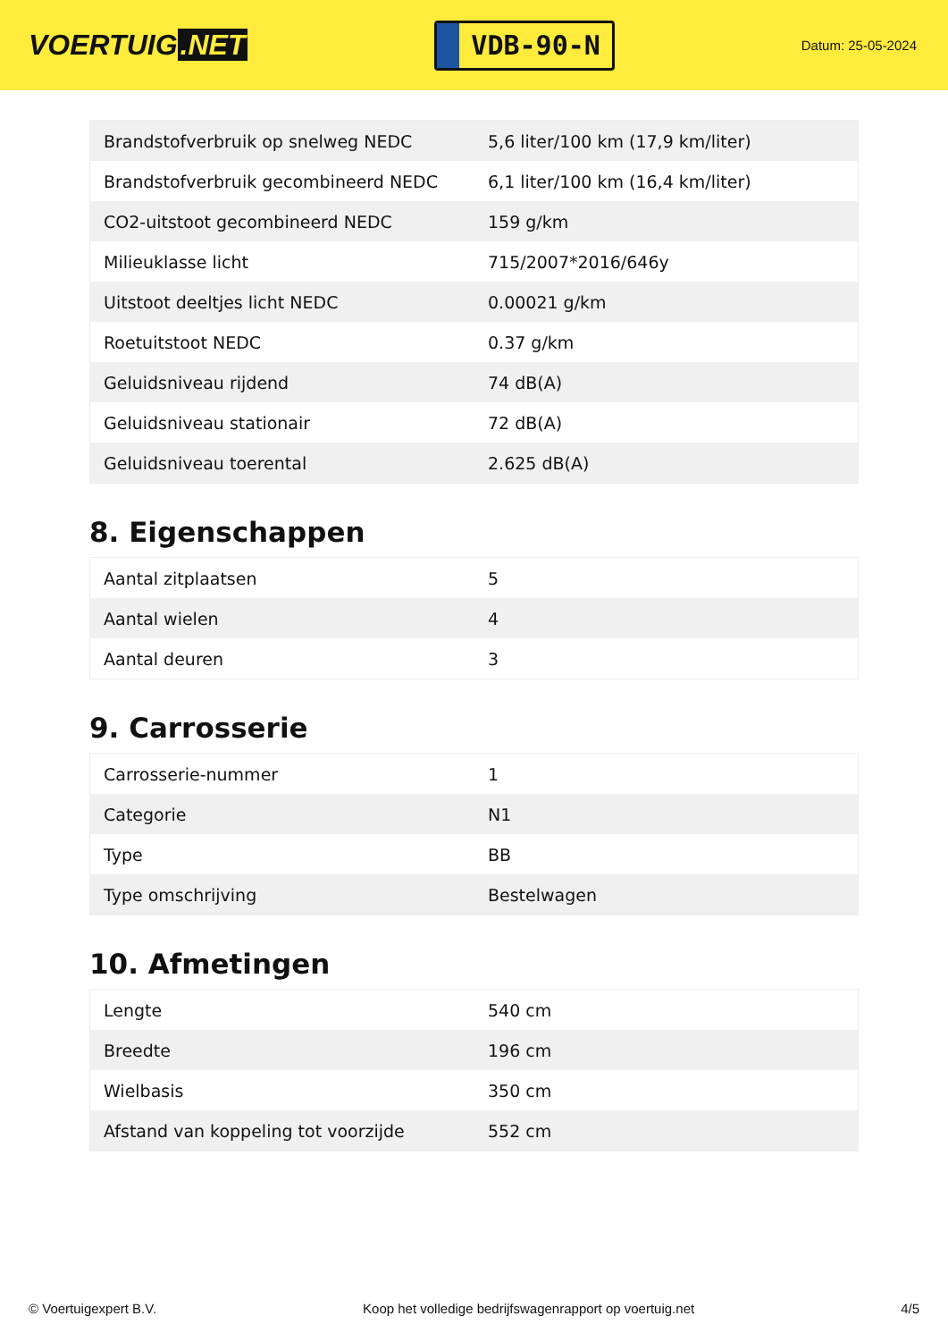VOERTUIG.NET
VDB-90-N
Datum: 25-05-2024
| Brandstofverbruik op snelweg NEDC | 5,6 liter/100 km (17,9 km/liter) |
| Brandstofverbruik gecombineerd NEDC | 6,1 liter/100 km (16,4 km/liter) |
| CO2-uitstoot gecombineerd NEDC | 159 g/km |
| Milieuklasse licht | 715/2007*2016/646y |
| Uitstoot deeltjes licht NEDC | 0.00021 g/km |
| Roetuitstoot NEDC | 0.37 g/km |
| Geluidsniveau rijdend | 74 dB(A) |
| Geluidsniveau stationair | 72 dB(A) |
| Geluidsniveau toerental | 2.625 dB(A) |
8. Eigenschappen
| Aantal zitplaatsen | 5 |
| Aantal wielen | 4 |
| Aantal deuren | 3 |
9. Carrosserie
| Carrosserie-nummer | 1 |
| Categorie | N1 |
| Type | BB |
| Type omschrijving | Bestelwagen |
10. Afmetingen
| Lengte | 540 cm |
| Breedte | 196 cm |
| Wielbasis | 350 cm |
| Afstand van koppeling tot voorzijde | 552 cm |
© Voertuigexpert B.V. Koop het volledige bedrijfswagenrapport op voertuig.net 4/5